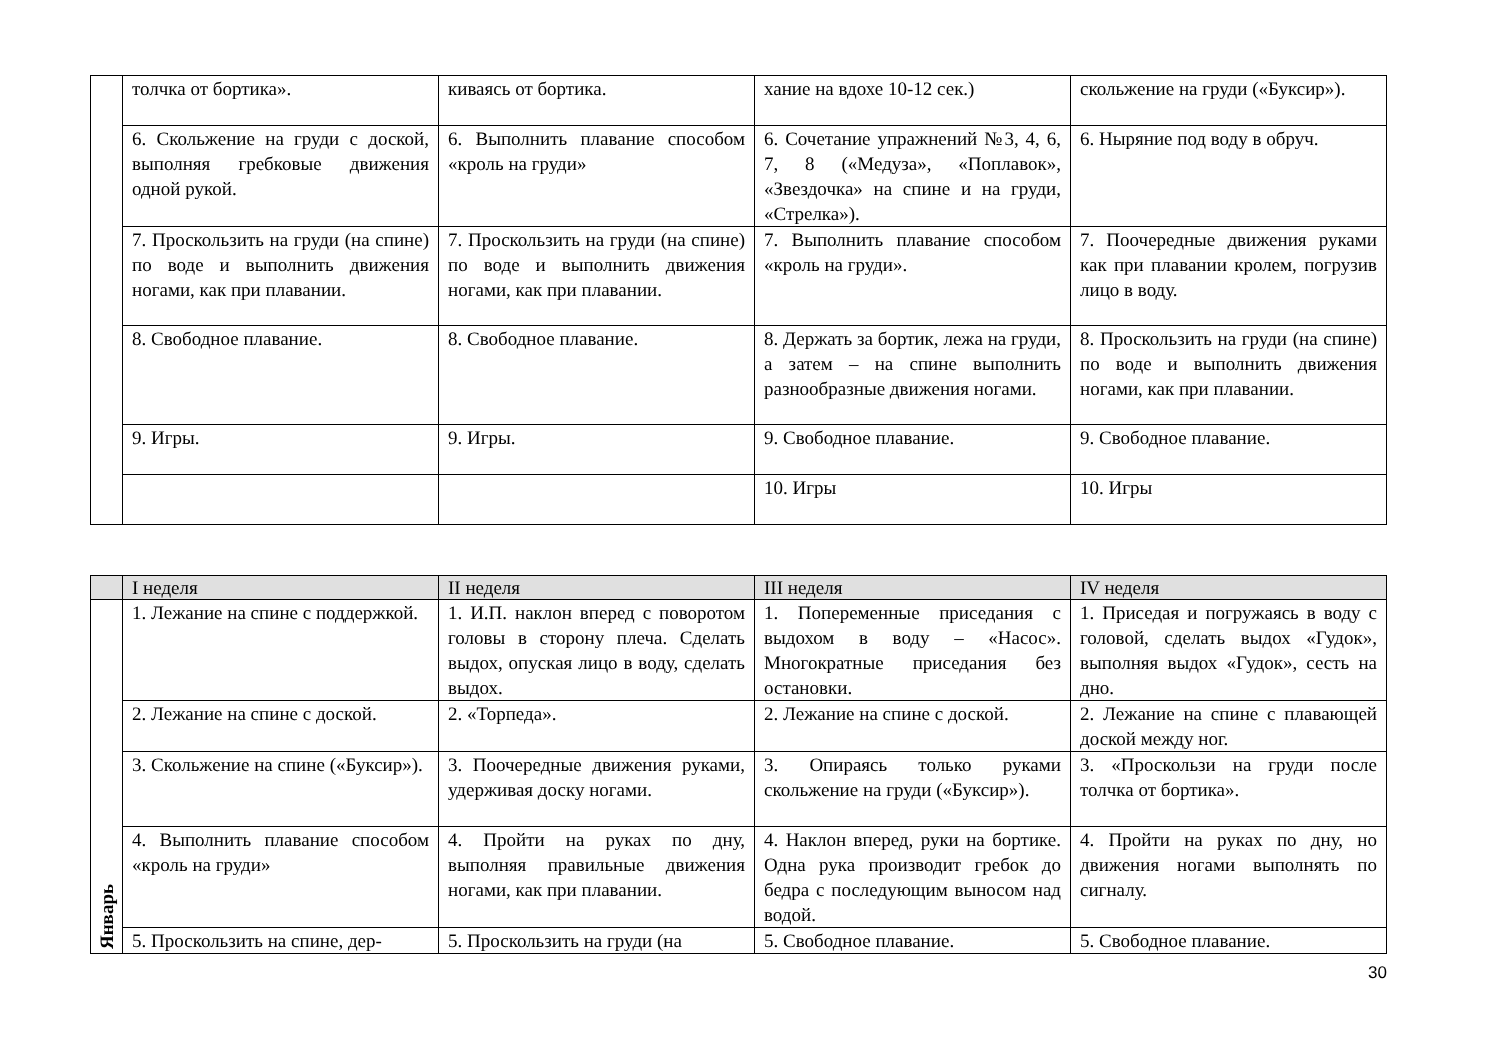| | толчка от бортика». | киваясь от бортика. | хание на вдохе 10-12 сек.) | скольжение на груди («Буксир»). |
| | 6. Скольжение на груди с доской, выполняя гребковые движения одной рукой. | 6. Выполнить плавание способом «кроль на груди» | 6. Сочетание упражнений №3, 4, 6, 7, 8 («Медуза», «Поплавок», «Звездочка» на спине и на груди, «Стрелка»). | 6. Ныряние под воду в обруч. |
| | 7. Проскользить на груди (на спине) по воде и выполнить движения ногами, как при плавании. | 7. Проскользить на груди (на спине) по воде и выполнить движения ногами, как при плавании. | 7. Выполнить плавание способом «кроль на груди». | 7. Поочередные движения руками как при плавании кролем, погрузив лицо в воду. |
| | 8. Свободное плавание. | 8. Свободное плавание. | 8. Держать за бортик, лежа на груди, а затем – на спине выполнить разнообразные движения ногами. | 8. Проскользить на груди (на спине) по воде и выполнить движения ногами, как при плавании. |
| | 9. Игры. | 9. Игры. | 9. Свободное плавание. | 9. Свободное плавание. |
| | | | 10. Игры | 10. Игры |
| | I неделя | II неделя | III неделя | IV неделя |
| --- | --- | --- | --- | --- |
| Январь | 1. Лежание на спине с поддержкой. | 1. И.П. наклон вперед с поворотом головы в сторону плеча. Сделать выдох, опуская лицо в воду, сделать выдох. | 1. Попеременные приседания с выдохом в воду – «Насос». Многократные приседания без остановки. | 1. Приседая и погружаясь в воду с головой, сделать выдох «Гудок», выполняя выдох «Гудок», сесть на дно. |
| | 2. Лежание на спине с доской. | 2. «Торпеда». | 2. Лежание на спине с доской. | 2. Лежание на спине с плавающей доской между ног. |
| | 3. Скольжение на спине («Буксир»). | 3. Поочередные движения руками, удерживая доску ногами. | 3. Опираясь только руками скольжение на груди («Буксир»). | 3. «Проскользи на груди после толчка от бортика». |
| | 4. Выполнить плавание способом «кроль на груди» | 4. Пройти на руках по дну, выполняя правильные движения ногами, как при плавании. | 4. Наклон вперед, руки на бортике. Одна рука производит гребок до бедра с последующим выносом над водой. | 4. Пройти на руках по дну, но движения ногами выполнять по сигналу. |
| | 5. Проскользить на спине, дер- | 5. Проскользить на груди (на | 5. Свободное плавание. | 5. Свободное плавание. |
30